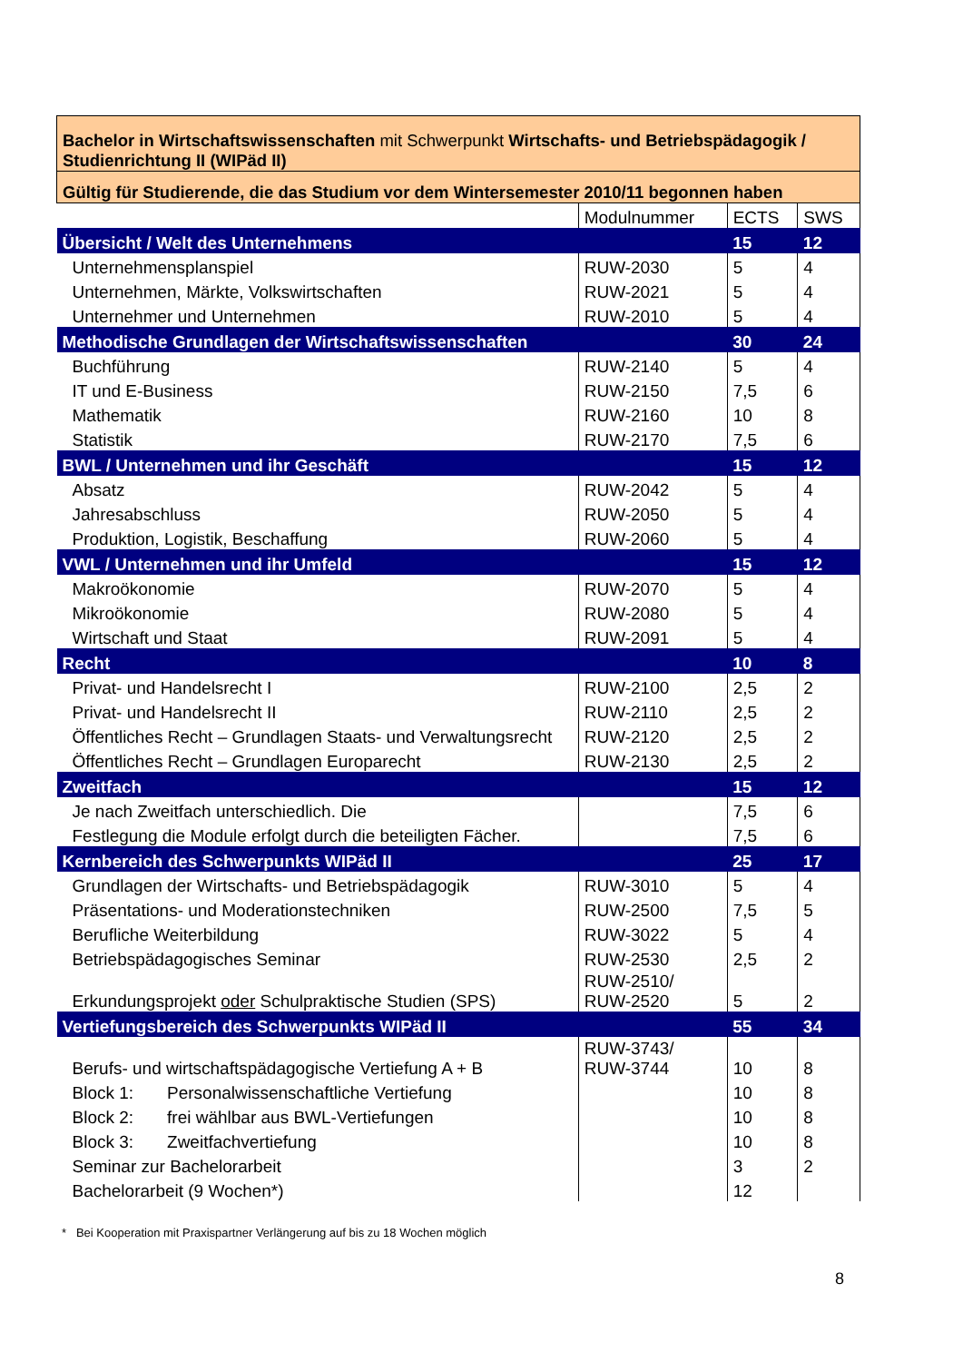| Bachelor in Wirtschaftswissenschaften mit Schwerpunkt Wirtschafts- und Betriebspädagogik / Studienrichtung II (WIPäd II) | | | |
| Gültig für Studierende, die das Studium vor dem Wintersemester 2010/11 begonnen haben | | | |
| | Modulnummer | ECTS | SWS |
| Übersicht / Welt des Unternehmens | | 15 | 12 |
| Unternehmensplanspiel | RUW-2030 | 5 | 4 |
| Unternehmen, Märkte, Volkswirtschaften | RUW-2021 | 5 | 4 |
| Unternehmer und Unternehmen | RUW-2010 | 5 | 4 |
| Methodische Grundlagen der Wirtschaftswissenschaften | | 30 | 24 |
| Buchführung | RUW-2140 | 5 | 4 |
| IT und E-Business | RUW-2150 | 7,5 | 6 |
| Mathematik | RUW-2160 | 10 | 8 |
| Statistik | RUW-2170 | 7,5 | 6 |
| BWL / Unternehmen und ihr Geschäft | | 15 | 12 |
| Absatz | RUW-2042 | 5 | 4 |
| Jahresabschluss | RUW-2050 | 5 | 4 |
| Produktion, Logistik, Beschaffung | RUW-2060 | 5 | 4 |
| VWL / Unternehmen und ihr Umfeld | | 15 | 12 |
| Makroökonomie | RUW-2070 | 5 | 4 |
| Mikroökonomie | RUW-2080 | 5 | 4 |
| Wirtschaft und Staat | RUW-2091 | 5 | 4 |
| Recht | | 10 | 8 |
| Privat- und Handelsrecht I | RUW-2100 | 2,5 | 2 |
| Privat- und Handelsrecht II | RUW-2110 | 2,5 | 2 |
| Öffentliches Recht – Grundlagen Staats- und Verwaltungsrecht | RUW-2120 | 2,5 | 2 |
| Öffentliches Recht – Grundlagen Europarecht | RUW-2130 | 2,5 | 2 |
| Zweitfach | | 15 | 12 |
| Je nach Zweitfach unterschiedlich. Die | | 7,5 | 6 |
| Festlegung die Module erfolgt durch die beteiligten Fächer. | | 7,5 | 6 |
| Kernbereich des Schwerpunkts WIPäd II | | 25 | 17 |
| Grundlagen der Wirtschafts- und Betriebspädagogik | RUW-3010 | 5 | 4 |
| Präsentations- und Moderationstechniken | RUW-2500 | 7,5 | 5 |
| Berufliche Weiterbildung | RUW-3022 | 5 | 4 |
| Betriebspädagogisches Seminar | RUW-2530 | 2,5 | 2 |
| Erkundungsprojekt oder Schulpraktische Studien (SPS) | RUW-2510/ RUW-2520 | 5 | 2 |
| Vertiefungsbereich des Schwerpunkts WIPäd II | | 55 | 34 |
| Berufs- und wirtschaftspädagogische Vertiefung A + B | RUW-3743/ RUW-3744 | 10 | 8 |
| Block 1: Personalwissenschaftliche Vertiefung | | 10 | 8 |
| Block 2: frei wählbar aus BWL-Vertiefungen | | 10 | 8 |
| Block 3: Zweitfachvertiefung | | 10 | 8 |
| Seminar zur Bachelorarbeit | | 3 | 2 |
| Bachelorarbeit (9 Wochen*) | | 12 | |
* Bei Kooperation mit Praxispartner Verlängerung auf bis zu 18 Wochen möglich
8